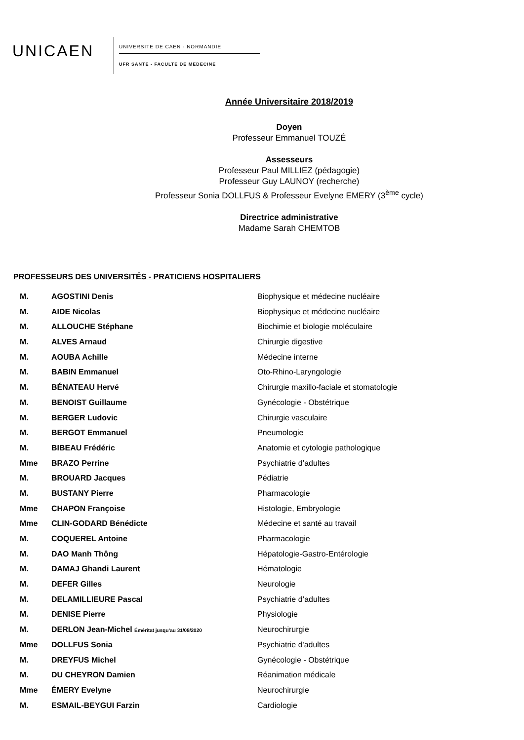UNICAEN
UNIVERSITE DE CAEN · NORMANDIE
UFR SANTE - FACULTE DE MEDECINE
Année Universitaire 2018/2019
Doyen
Professeur Emmanuel TOUZÉ
Assesseurs
Professeur Paul MILLIEZ (pédagogie)
Professeur Guy LAUNOY (recherche)
Professeur Sonia DOLLFUS & Professeur Evelyne EMERY (3<sup>ème</sup> cycle)
Directrice administrative
Madame Sarah CHEMTOB
PROFESSEURS DES UNIVERSITÉS - PRATICIENS HOSPITALIERS
| M. | AGOSTINI Denis | Biophysique et médecine nucléaire |
| M. | AIDE Nicolas | Biophysique et médecine nucléaire |
| M. | ALLOUCHE Stéphane | Biochimie et biologie moléculaire |
| M. | ALVES Arnaud | Chirurgie digestive |
| M. | AOUBA Achille | Médecine interne |
| M. | BABIN Emmanuel | Oto-Rhino-Laryngologie |
| M. | BÉNATEAU Hervé | Chirurgie maxillo-faciale et stomatologie |
| M. | BENOIST Guillaume | Gynécologie - Obstétrique |
| M. | BERGER Ludovic | Chirurgie vasculaire |
| M. | BERGOT Emmanuel | Pneumologie |
| M. | BIBEAU Frédéric | Anatomie et cytologie pathologique |
| Mme | BRAZO Perrine | Psychiatrie d’adultes |
| M. | BROUARD Jacques | Pédiatrie |
| M. | BUSTANY Pierre | Pharmacologie |
| Mme | CHAPON Françoise | Histologie, Embryologie |
| Mme | CLIN-GODARD Bénédicte | Médecine et santé au travail |
| M. | COQUEREL Antoine | Pharmacologie |
| M. | DAO Manh Thông | Hépatologie-Gastro-Entérologie |
| M. | DAMAJ Ghandi Laurent | Hématologie |
| M. | DEFER Gilles | Neurologie |
| M. | DELAMILLIEURE Pascal | Psychiatrie d’adultes |
| M. | DENISE Pierre | Physiologie |
| M. | DERLON Jean-Michel Éméritat jusqu’au 31/08/2020 | Neurochirurgie |
| Mme | DOLLFUS Sonia | Psychiatrie d'adultes |
| M. | DREYFUS Michel | Gynécologie - Obstétrique |
| M. | DU CHEYRON Damien | Réanimation médicale |
| Mme | ÉMERY Evelyne | Neurochirurgie |
| M. | ESMAIL-BEYGUI Farzin | Cardiologie |